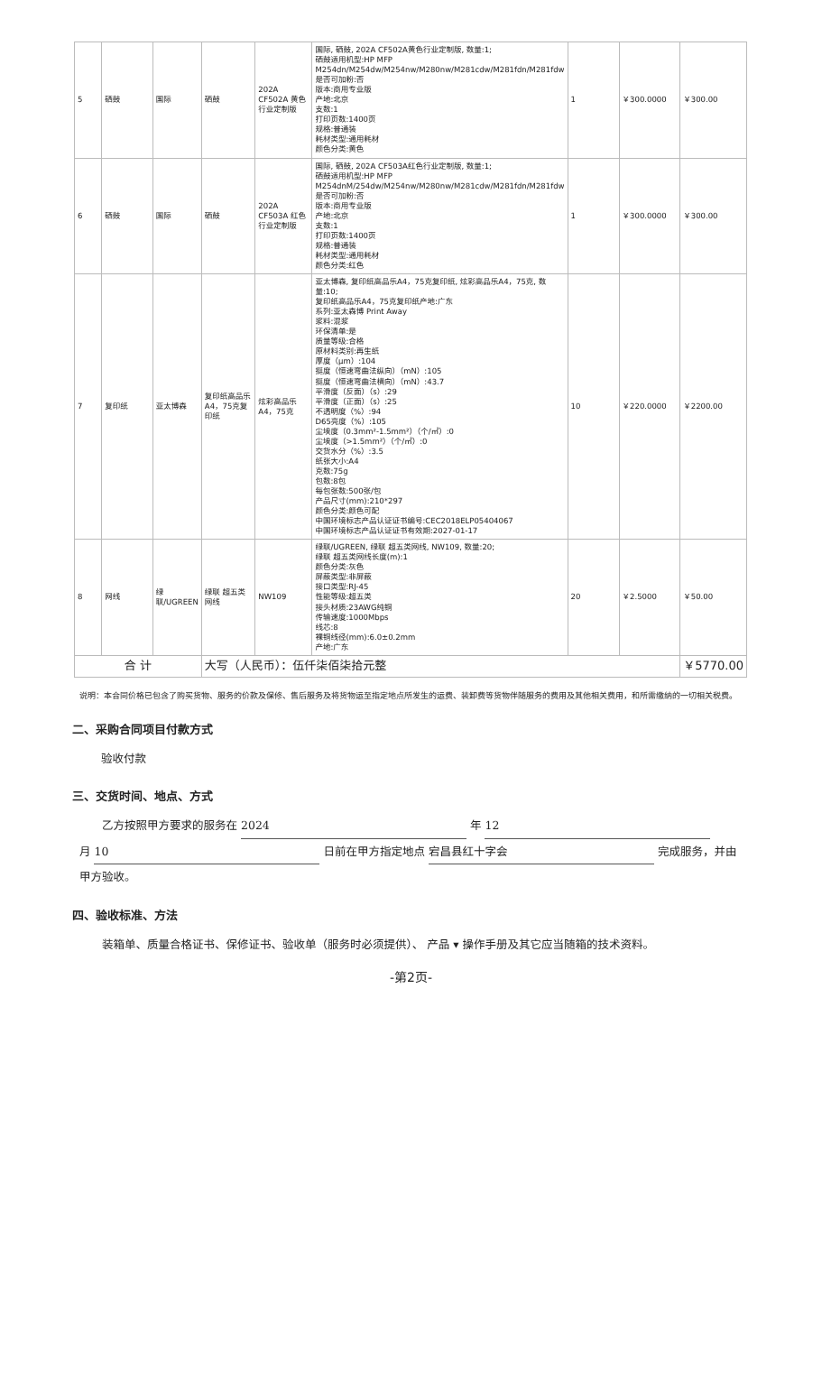| 5 | 硒鼓 | 国际 | 硒鼓 | 202A CF502A 黄色行业定制版 | 国际, 硒鼓, 202A CF502A黄色行业定制版, 数量:1; 硒鼓适用机型:HP MFP M254dn/M254dw/M254nw/M280nw/M281cdw/M281fdn/M281fdw 是否可加粉:否 版本:商用专业版 产地:北京 支数:1 打印页数:1400页 规格:普通装 耗材类型:通用耗材 颜色分类:黄色 | 1 | ￥300.0000 | ￥300.00 |
| 6 | 硒鼓 | 国际 | 硒鼓 | 202A CF503A 红色行业定制版 | 国际, 硒鼓, 202A CF503A红色行业定制版, 数量:1; 硒鼓适用机型:HP MFP M254dnM/254dw/M254nw/M280nw/M281cdw/M281fdn/M281fdw 是否可加粉:否 版本:商用专业版 产地:北京 支数:1 打印页数:1400页 规格:普通装 耗材类型:通用耗材 颜色分类:红色 | 1 | ￥300.0000 | ￥300.00 |
| 7 | 复印纸 | 亚太博森 | 复印纸高品乐A4，75克复印纸 | 炫彩高品乐A4，75克 | 亚太博森, 复印纸高品乐A4，75克复印纸, 炫彩高品乐A4，75克, 数量:10; 复印纸高品乐A4，75克复印纸产地:广东 系列:亚太森博 Print Away 浆料:混浆 环保清单:是 质量等级:合格 原材料类别:再生纸 厚度（μm）:104 挺度（恒速弯曲法纵向）（mN）:105 挺度（恒速弯曲法横向）（mN）:43.7 平滑度（反面）（s）:29 平滑度（正面）（s）:25 不透明度（%）:94 D65亮度（%）:105 尘埃度（0.3mm²-1.5mm²）（个/㎡）:0 尘埃度（>1.5mm²）（个/㎡）:0 交货水分（%）:3.5 纸张大小:A4 克数:75g 包数:8包 每包张数:500张/包 产品尺寸(mm):210*297 颜色分类:颜色可配 中国环境标志产品认证证书编号:CEC2018ELP05404067 中国环境标志产品认证证书有效期:2027-01-17 | 10 | ￥220.0000 | ￥2200.00 |
| 8 | 网线 | 绿联/UGREEN | 绿联 超五类网线 | NW109 | 绿联/UGREEN, 绿联 超五类网线, NW109, 数量:20; 绿联 超五类网线长度(m):1 颜色分类:灰色 屏蔽类型:非屏蔽 接口类型:RJ-45 性能等级:超五类 接头材质:23AWG纯铜 传输速度:1000Mbps 线芯:8 裸铜线径(mm):6.0±0.2mm 产地:广东 | 20 | ￥2.5000 | ￥50.00 |
| 合 计 | | | 大写（人民币）：伍仟柒佰柒拾元整 | | | | | ￥5770.00 |
说明：本合同价格已包含了购买货物、服务的价款及保修、售后服务及将货物运至指定地点所发生的运费、装卸费等货物伴随服务的费用及其他相关费用，和所需缴纳的一切相关税费。
二、采购合同项目付款方式
验收付款
三、交货时间、地点、方式
　　乙方按照甲方要求的服务在 2024 年 12
月 10 日前在甲方指定地点 宕昌县红十字会 完成服务，并由甲方验收。
四、验收标准、方法
　　装箱单、质量合格证书、保修证书、验收单（服务时必须提供）、 产品 ▾ 操作手册及其它应当随箱的技术资料。
-第2页-